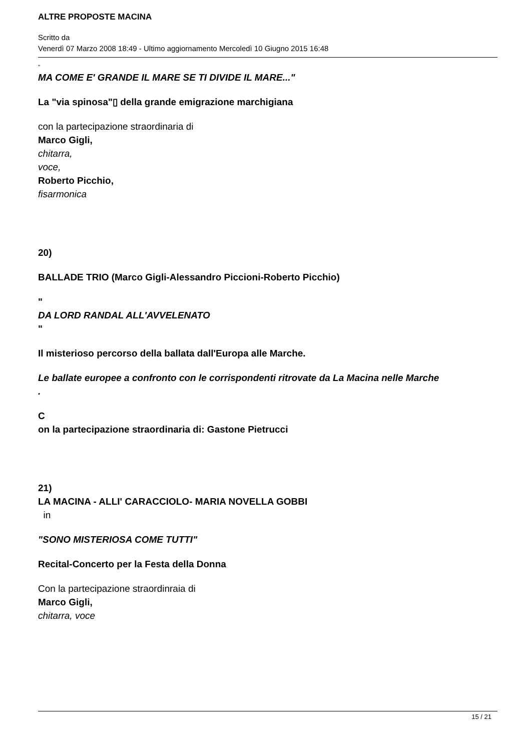ALTRE PROPOSTE MACINA
Scritto da
Venerdì 07 Marzo 2008 18:49 - Ultimo aggiornamento Mercoledì 10 Giugno 2015 16:48
"
MA COME E' GRANDE IL MARE SE TI DIVIDE IL MARE..."
La "via spinosa"▯ della grande emigrazione marchigiana
con la partecipazione straordinaria di
Marco Gigli,
chitarra,
voce,
Roberto Picchio,
fisarmonica
20)
BALLADE TRIO (Marco Gigli-Alessandro Piccioni-Roberto Picchio)
"
DA LORD RANDAL ALL'AVVELENATO
"
Il misterioso percorso della ballata dall'Europa alle Marche.
Le ballate europee a confronto con le corrispondenti ritrovate da La Macina nelle Marche
.
C
on la partecipazione straordinaria di: Gastone Pietrucci
21)
LA MACINA - ALLI' CARACCIOLO- MARIA NOVELLA GOBBI
in
"SONO MISTERIOSA COME TUTTI"
Recital-Concerto per la Festa della Donna
Con la partecipazione straordinraia di
Marco Gigli,
chitarra, voce
15 / 21